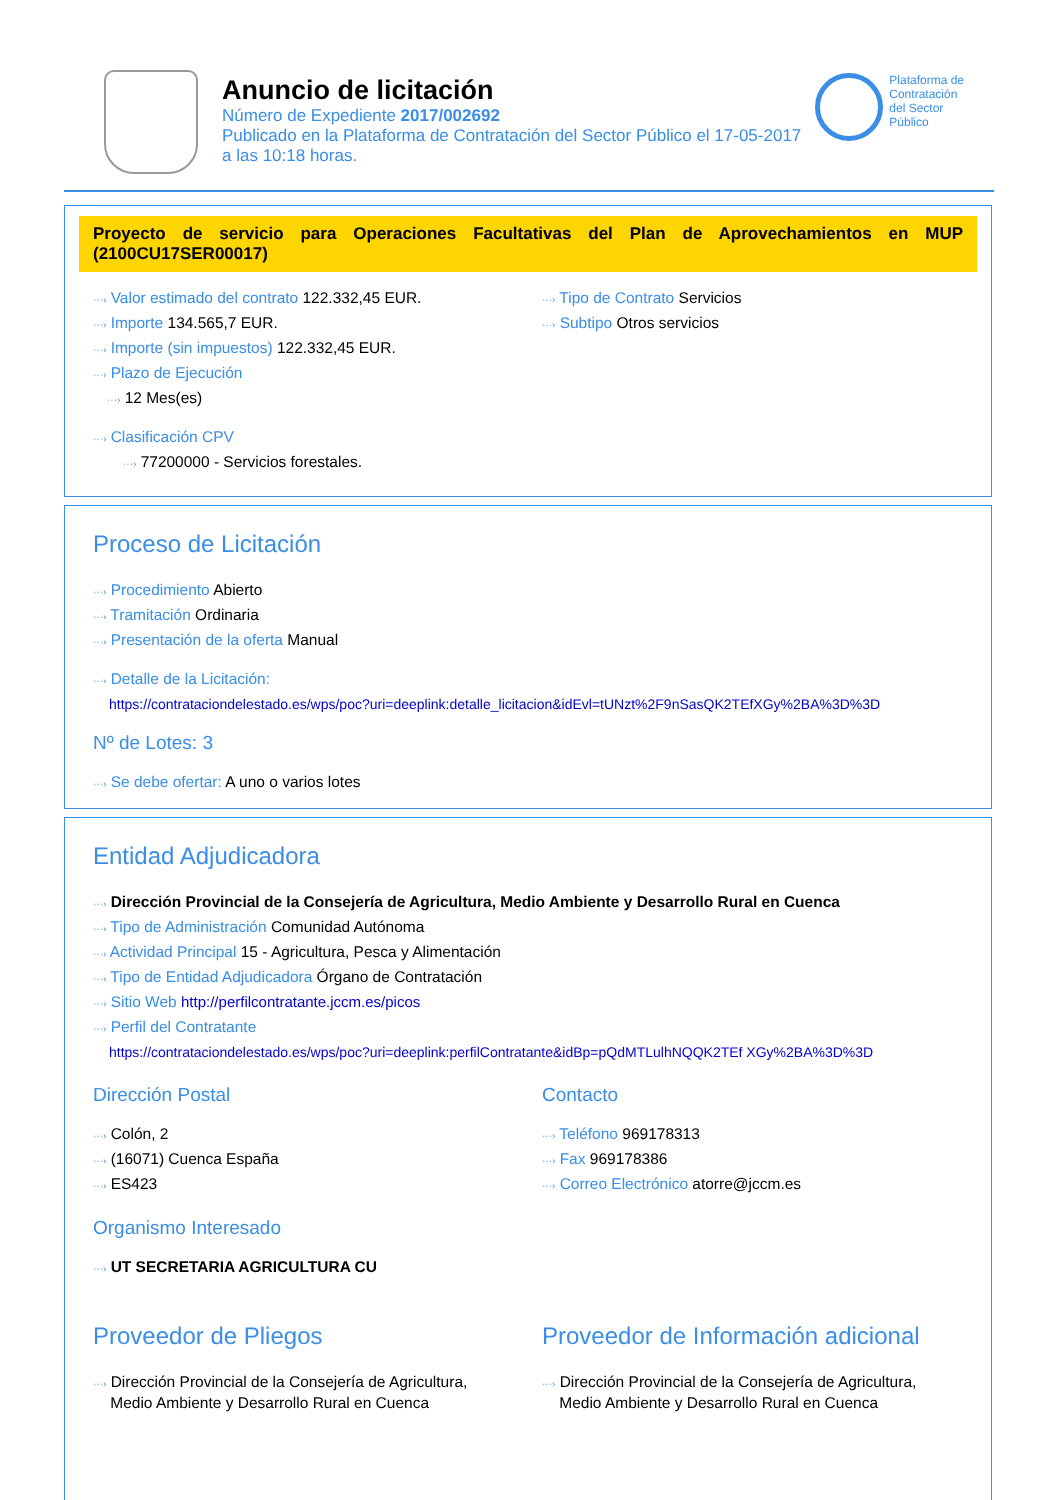Anuncio de licitación
Número de Expediente 2017/002692
Publicado en la Plataforma de Contratación del Sector Público el 17-05-2017
a las 10:18 horas.
Plataforma de
Contratación
del Sector
Público
Proyecto de servicio para Operaciones Facultativas del Plan de Aprovechamientos en MUP (2100CU17SER00017)
···› Valor estimado del contrato 122.332,45 EUR.
···› Importe 134.565,7 EUR.
···› Importe (sin impuestos) 122.332,45 EUR.
···› Plazo de Ejecución
···› 12 Mes(es)
···› Clasificación CPV
···› 77200000 - Servicios forestales.
···› Tipo de Contrato Servicios
···› Subtipo Otros servicios
Proceso de Licitación
···› Procedimiento Abierto
···› Tramitación Ordinaria
···› Presentación de la oferta Manual
···› Detalle de la Licitación:
https://contrataciondelestado.es/wps/poc?uri=deeplink:detalle_licitacion&idEvl=tUNzt%2F9nSasQK2TEfXGy%2BA%3D%3D
Nº de Lotes: 3
···› Se debe ofertar: A uno o varios lotes
Entidad Adjudicadora
···› Dirección Provincial de la Consejería de Agricultura, Medio Ambiente y Desarrollo Rural en Cuenca
···› Tipo de Administración Comunidad Autónoma
···› Actividad Principal 15 - Agricultura, Pesca y Alimentación
···› Tipo de Entidad Adjudicadora Órgano de Contratación
···› Sitio Web http://perfilcontratante.jccm.es/picos
···› Perfil del Contratante
https://contrataciondelestado.es/wps/poc?uri=deeplink:perfilContratante&idBp=pQdMTLulhNQQK2TEf XGy%2BA%3D%3D
Dirección Postal
···› Colón, 2
···› (16071) Cuenca España
···› ES423
Contacto
···› Teléfono 969178313
···› Fax 969178386
···› Correo Electrónico atorre@jccm.es
Organismo Interesado
···› UT SECRETARIA AGRICULTURA CU
Proveedor de Pliegos
···› Dirección Provincial de la Consejería de Agricultura,
Medio Ambiente y Desarrollo Rural en Cuenca
Proveedor de Información adicional
···› Dirección Provincial de la Consejería de Agricultura,
Medio Ambiente y Desarrollo Rural en Cuenca